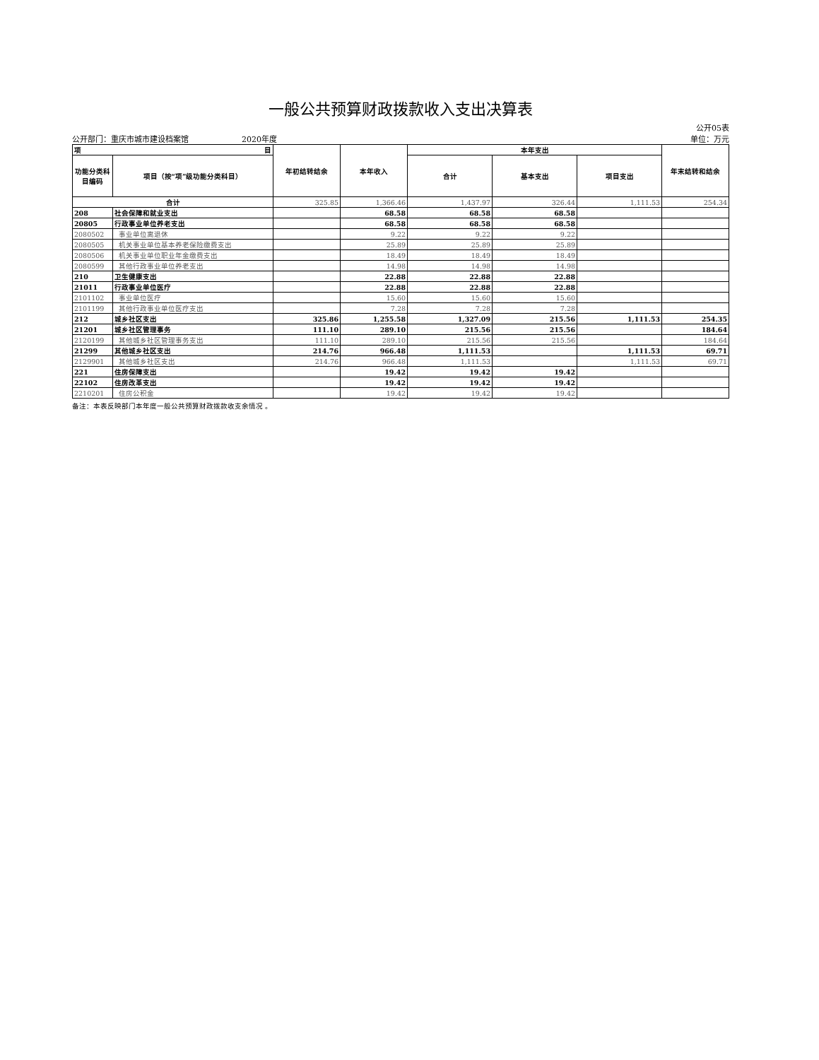一般公共预算财政拨款收入支出决算表
公开05表
公开部门：重庆市城市建设档案馆 2020年度 单位：万元
| 项 目 | | 年初结转结余 | 本年收入 | 本年支出 | | | 年末结转和结余 |
| --- | --- | --- | --- | --- | --- | --- | --- |
| 功能分类科目编码 | 项目（按“项”级功能分类科目） | | | 合计 | 基本支出 | 项目支出 | |
| 合计 | | 325.85 | 1,366.46 | 1,437.97 | 326.44 | 1,111.53 | 254.34 |
| 208 | 社会保障和就业支出 | | 68.58 | 68.58 | 68.58 | | |
| 20805 | 行政事业单位养老支出 | | 68.58 | 68.58 | 68.58 | | |
| 2080502 | 事业单位离退休 | | 9.22 | 9.22 | 9.22 | | |
| 2080505 | 机关事业单位基本养老保险缴费支出 | | 25.89 | 25.89 | 25.89 | | |
| 2080506 | 机关事业单位职业年金缴费支出 | | 18.49 | 18.49 | 18.49 | | |
| 2080599 | 其他行政事业单位养老支出 | | 14.98 | 14.98 | 14.98 | | |
| 210 | 卫生健康支出 | | 22.88 | 22.88 | 22.88 | | |
| 21011 | 行政事业单位医疗 | | 22.88 | 22.88 | 22.88 | | |
| 2101102 | 事业单位医疗 | | 15.60 | 15.60 | 15.60 | | |
| 2101199 | 其他行政事业单位医疗支出 | | 7.28 | 7.28 | 7.28 | | |
| 212 | 城乡社区支出 | 325.86 | 1,255.58 | 1,327.09 | 215.56 | 1,111.53 | 254.35 |
| 21201 | 城乡社区管理事务 | 111.10 | 289.10 | 215.56 | 215.56 | | 184.64 |
| 2120199 | 其他城乡社区管理事务支出 | 111.10 | 289.10 | 215.56 | 215.56 | | 184.64 |
| 21299 | 其他城乡社区支出 | 214.76 | 966.48 | 1,111.53 | | 1,111.53 | 69.71 |
| 2129901 | 其他城乡社区支出 | 214.76 | 966.48 | 1,111.53 | | 1,111.53 | 69.71 |
| 221 | 住房保障支出 | | 19.42 | 19.42 | 19.42 | | |
| 22102 | 住房改革支出 | | 19.42 | 19.42 | 19.42 | | |
| 2210201 | 住房公积金 | | 19.42 | 19.42 | 19.42 | | |
备注：本表反映部门本年度一般公共预算财政拨款收支余情况 。